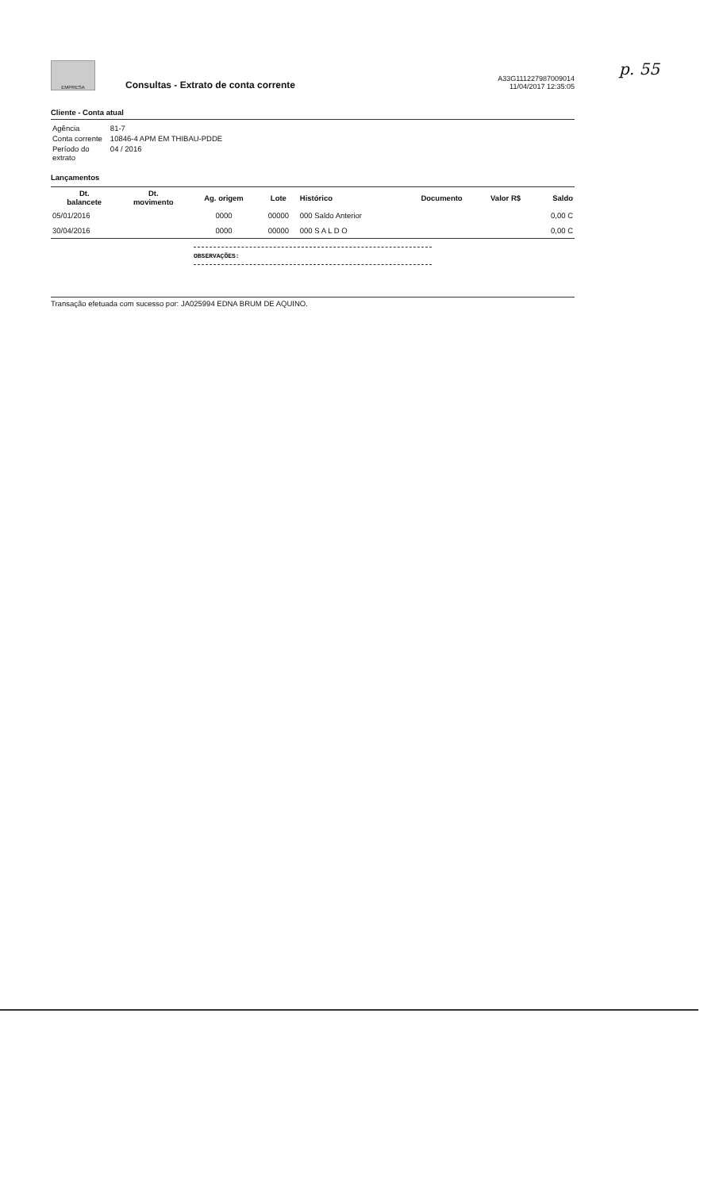p. 55
EMPRESA
Consultas - Extrato de conta corrente
A33G111227987009014
11/04/2017 12:35:05
Cliente - Conta atual
| Agência | 81-7 |
| Conta corrente | 10846-4 APM EM THIBAU-PDDE |
| Período do extrato | 04 / 2016 |
Lançamentos
| Dt. balancete | Dt. movimento | Ag. origem | Lote | Histórico | Documento | Valor R$ | Saldo |
| --- | --- | --- | --- | --- | --- | --- | --- |
| 05/01/2016 | | 0000 | 00000 | 000 Saldo Anterior | | | 0,00 C |
| 30/04/2016 | | 0000 | 00000 | 000 S A L D O | | | 0,00 C |
OBSERVAÇÕES:
Transação efetuada com sucesso por: JA025994 EDNA BRUM DE AQUINO.